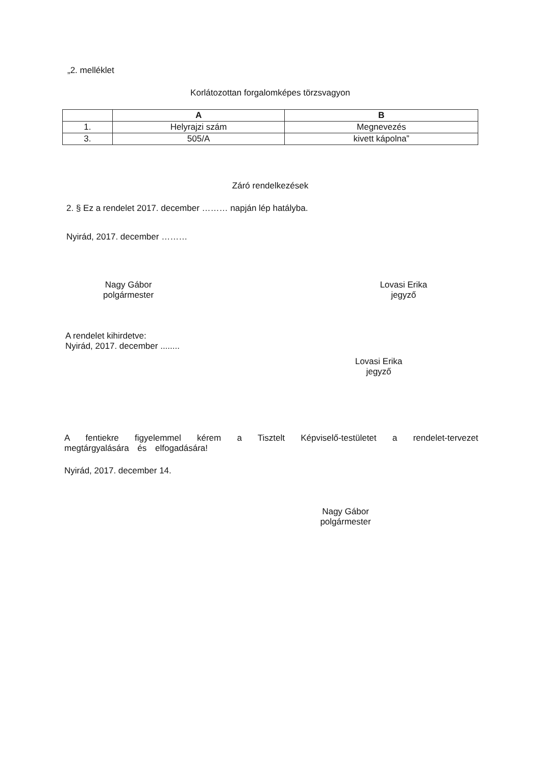„2. melléklet
Korlátozottan forgalomképes törzsvagyon
| | A | B |
| --- | --- | --- |
| 1. | Helyrajzi szám | Megnevezés |
| 3. | 505/A | kivett kápolna” |
Záró rendelkezések
2. § Ez a rendelet 2017. december ……… napján lép hatályba.
Nyirád, 2017. december ………
Nagy Gábor
polgármester
Lovasi Erika
jegyző
A rendelet kihirdetve:
Nyirád, 2017. december ........
Lovasi Erika
jegyző
A fentiekre figyelemmel kérem a Tisztelt Képviselő-testületet a rendelet-tervezet megtárgyalására és elfogadására!
Nyirád, 2017. december 14.
Nagy Gábor
polgármester